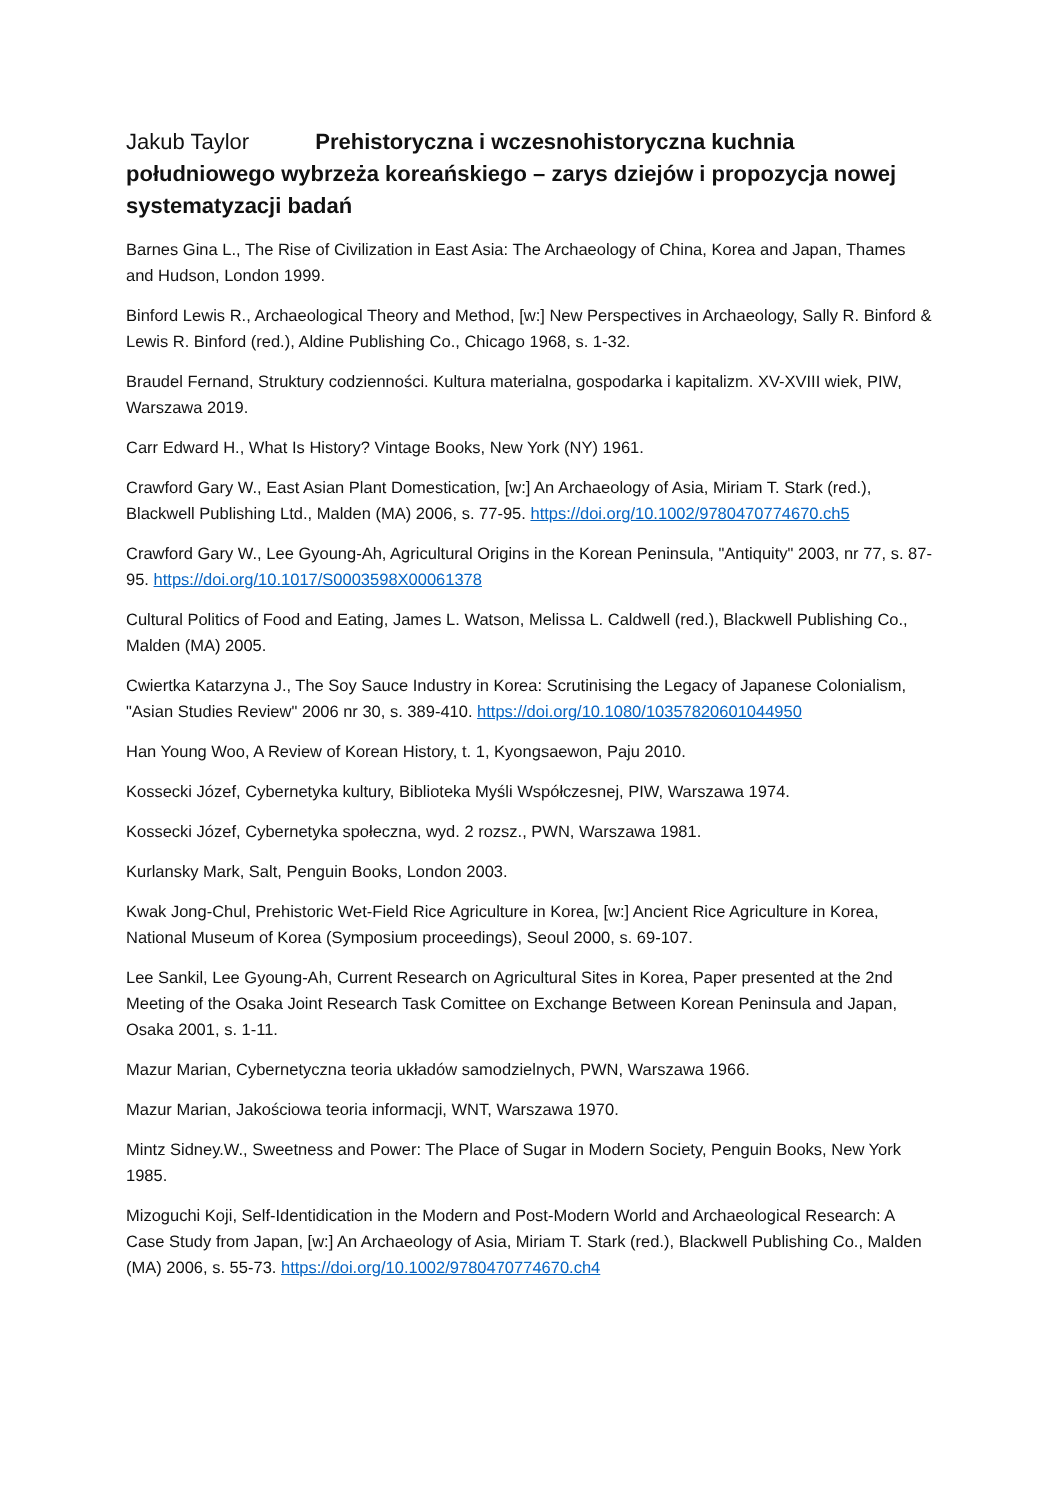Jakub Taylor Prehistoryczna i wczesnohistoryczna kuchnia południowego wybrzeża koreańskiego – zarys dziejów i propozycja nowej systematyzacji badań
Barnes Gina L., The Rise of Civilization in East Asia: The Archaeology of China, Korea and Japan, Thames and Hudson, London 1999.
Binford Lewis R., Archaeological Theory and Method, [w:] New Perspectives in Archaeology, Sally R. Binford & Lewis R. Binford (red.), Aldine Publishing Co., Chicago 1968, s. 1-32.
Braudel Fernand, Struktury codzienności. Kultura materialna, gospodarka i kapitalizm. XV-XVIII wiek, PIW, Warszawa 2019.
Carr Edward H., What Is History? Vintage Books, New York (NY) 1961.
Crawford Gary W., East Asian Plant Domestication, [w:] An Archaeology of Asia, Miriam T. Stark (red.), Blackwell Publishing Ltd., Malden (MA) 2006, s. 77-95. https://doi.org/10.1002/9780470774670.ch5
Crawford Gary W., Lee Gyoung-Ah, Agricultural Origins in the Korean Peninsula, "Antiquity" 2003, nr 77, s. 87-95. https://doi.org/10.1017/S0003598X00061378
Cultural Politics of Food and Eating, James L. Watson, Melissa L. Caldwell (red.), Blackwell Publishing Co., Malden (MA) 2005.
Cwiertka Katarzyna J., The Soy Sauce Industry in Korea: Scrutinising the Legacy of Japanese Colonialism, "Asian Studies Review" 2006 nr 30, s. 389-410. https://doi.org/10.1080/10357820601044950
Han Young Woo, A Review of Korean History, t. 1, Kyongsaewon, Paju 2010.
Kossecki Józef, Cybernetyka kultury, Biblioteka Myśli Współczesnej, PIW, Warszawa 1974.
Kossecki Józef, Cybernetyka społeczna, wyd. 2 rozsz., PWN, Warszawa 1981.
Kurlansky Mark, Salt, Penguin Books, London 2003.
Kwak Jong-Chul, Prehistoric Wet-Field Rice Agriculture in Korea, [w:] Ancient Rice Agriculture in Korea, National Museum of Korea (Symposium proceedings), Seoul 2000, s. 69-107.
Lee Sankil, Lee Gyoung-Ah, Current Research on Agricultural Sites in Korea, Paper presented at the 2nd Meeting of the Osaka Joint Research Task Comittee on Exchange Between Korean Peninsula and Japan, Osaka 2001, s. 1-11.
Mazur Marian, Cybernetyczna teoria układów samodzielnych, PWN, Warszawa 1966.
Mazur Marian, Jakościowa teoria informacji, WNT, Warszawa 1970.
Mintz Sidney.W., Sweetness and Power: The Place of Sugar in Modern Society, Penguin Books, New York 1985.
Mizoguchi Koji, Self-Identidication in the Modern and Post-Modern World and Archaeological Research: A Case Study from Japan, [w:] An Archaeology of Asia, Miriam T. Stark (red.), Blackwell Publishing Co., Malden (MA) 2006, s. 55-73. https://doi.org/10.1002/9780470774670.ch4